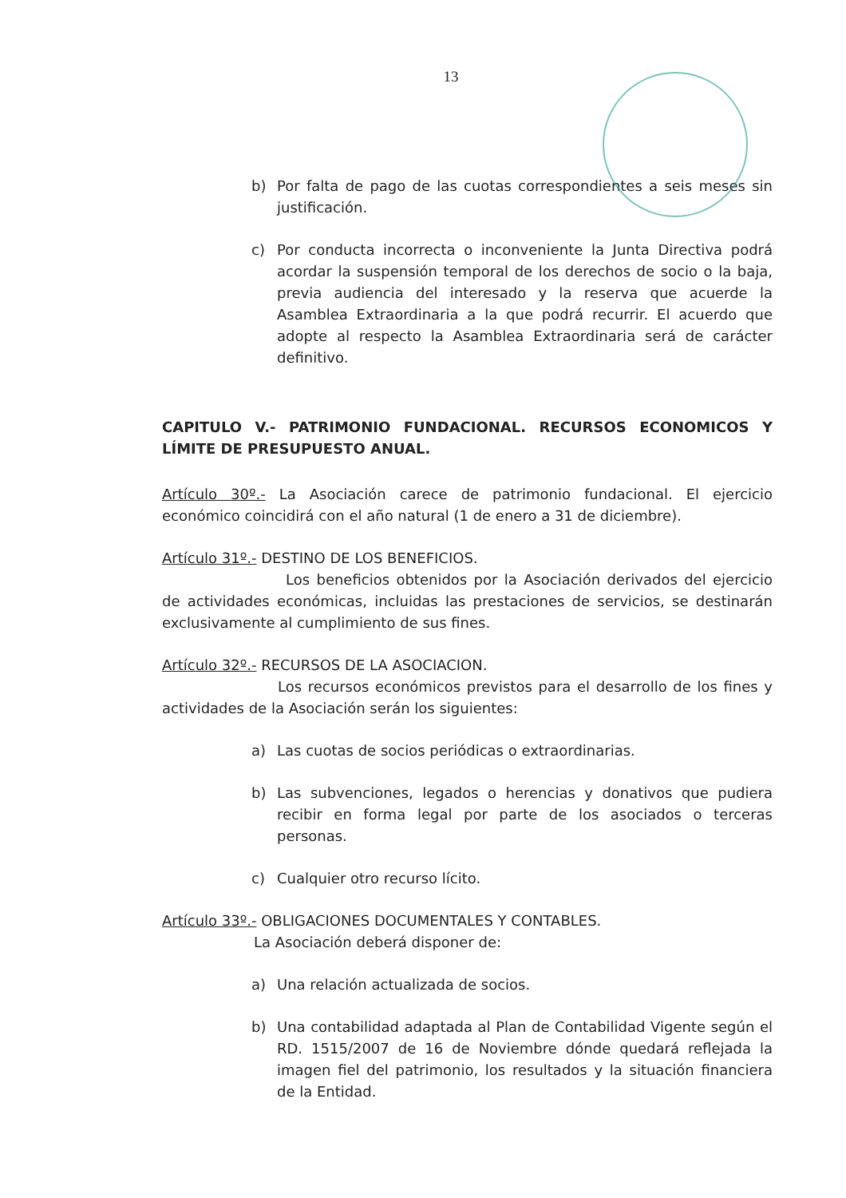13
b) Por falta de pago de las cuotas correspondientes a seis meses sin justificación.
c) Por conducta incorrecta o inconveniente la Junta Directiva podrá acordar la suspensión temporal de los derechos de socio o la baja, previa audiencia del interesado y la reserva que acuerde la Asamblea Extraordinaria a la que podrá recurrir. El acuerdo que adopte al respecto la Asamblea Extraordinaria será de carácter definitivo.
CAPITULO V.- PATRIMONIO FUNDACIONAL. RECURSOS ECONOMICOS Y LÍMITE DE PRESUPUESTO ANUAL.
Artículo 30º.- La Asociación carece de patrimonio fundacional. El ejercicio económico coincidirá con el año natural (1 de enero a 31 de diciembre).
Artículo 31º.- DESTINO DE LOS BENEFICIOS.
Los beneficios obtenidos por la Asociación derivados del ejercicio de actividades económicas, incluidas las prestaciones de servicios, se destinarán exclusivamente al cumplimiento de sus fines.
Artículo 32º.- RECURSOS DE LA ASOCIACION.
Los recursos económicos previstos para el desarrollo de los fines y actividades de la Asociación serán los siguientes:
a) Las cuotas de socios periódicas o extraordinarias.
b) Las subvenciones, legados o herencias y donativos que pudiera recibir en forma legal por parte de los asociados o terceras personas.
c) Cualquier otro recurso lícito.
Artículo 33º.- OBLIGACIONES DOCUMENTALES Y CONTABLES.
La Asociación deberá disponer de:
a) Una relación actualizada de socios.
b) Una contabilidad adaptada al Plan de Contabilidad Vigente según el RD. 1515/2007 de 16 de Noviembre dónde quedará reflejada la imagen fiel del patrimonio, los resultados y la situación financiera de la Entidad.